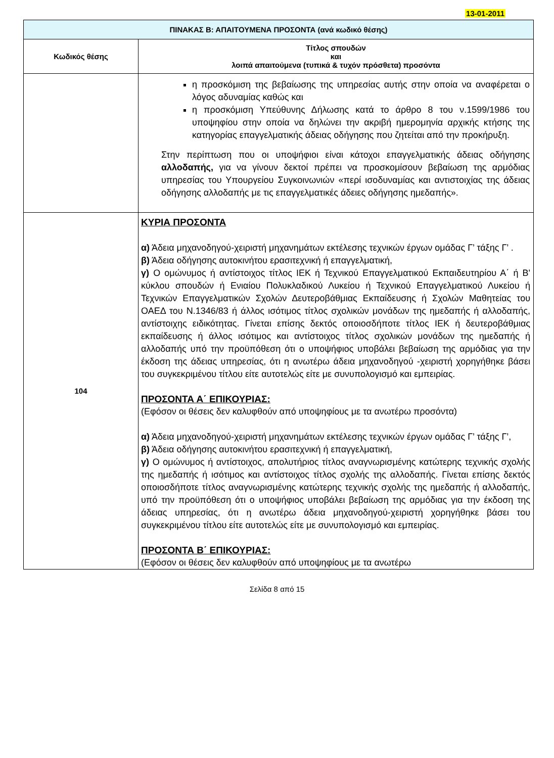13-01-2011
| ΠΙΝΑΚΑΣ Β: ΑΠΑΙΤΟΥΜΕΝΑ ΠΡΟΣΟΝΤΑ (ανά κωδικό θέσης) | |
| --- | --- |
| Κωδικός θέσης | Τίτλος σπουδών και λοιπά απαιτούμενα (τυπικά & τυχόν πρόσθετα) προσόντα |
| | η προσκόμιση της βεβαίωσης της υπηρεσίας αυτής στην οποία να αναφέρεται ο λόγος αδυναμίας καθώς και η προσκόμιση Υπεύθυνης Δήλωσης κατά το άρθρο 8 του ν.1599/1986 του υποψηφίου στην οποία να δηλώνει την ακριβή ημερομηνία αρχικής κτήσης της κατηγορίας επαγγελματικής άδειας οδήγησης που ζητείται από την προκήρυξη. Στην περίπτωση που οι υποψήφιοι είναι κάτοχοι επαγγελματικής άδειας οδήγησης αλλοδαπής, για να γίνουν δεκτοί πρέπει να προσκομίσουν βεβαίωση της αρμόδιας υπηρεσίας του Υπουργείου Συγκοινωνιών «περί ισοδυναμίας και αντιστοιχίας της άδειας οδήγησης αλλοδαπής με τις επαγγελματικές άδειες οδήγησης ημεδαπής». |
| 104 | ΚΥΡΙΑ ΠΡΟΣΟΝΤΑ α) Άδεια μηχανοδηγού-χειριστή μηχανημάτων εκτέλεσης τεχνικών έργων ομάδας Γ’ τάξης Γ’ . β) Άδεια οδήγησης αυτοκινήτου ερασιτεχνική ή επαγγελματική, γ) Ο ομώνυμος ή αντίστοιχος τίτλος ΙΕΚ ή Τεχνικού Επαγγελματικού Εκπαιδευτηρίου Α΄ ή Β' κύκλου σπουδών ή Ενιαίου Πολυκλαδικού Λυκείου ή Τεχνικού Επαγγελματικού Λυκείου ή Τεχνικών Επαγγελματικών Σχολών Δευτεροβάθμιας Εκπαίδευσης ή Σχολών Μαθητείας του ΟΑΕΔ του Ν.1346/83 ή άλλος ισότιμος τίτλος σχολικών μονάδων της ημεδαπής ή αλλοδαπής, αντίστοιχης ειδικότητας. Γίνεται επίσης δεκτός οποιοσδήποτε τίτλος ΙΕΚ ή δευτεροβάθμιας εκπαίδευσης ή άλλος ισότιμος και αντίστοιχος τίτλος σχολικών μονάδων της ημεδαπής ή αλλοδαπής υπό την προϋπόθεση ότι ο υποψήφιος υποβάλει βεβαίωση της αρμόδιας για την έκδοση της άδειας υπηρεσίας, ότι η ανωτέρω άδεια μηχανοδηγού -χειριστή χορηγήθηκε βάσει του συγκεκριμένου τίτλου είτε αυτοτελώς είτε με συνυπολογισμό και εμπειρίας. ΠΡΟΣΟΝΤΑ Α΄ ΕΠΙΚΟΥΡΙΑΣ: (Εφόσον οι θέσεις δεν καλυφθούν από υποψηφίους με τα ανωτέρω προσόντα) α) Άδεια μηχανοδηγού-χειριστή μηχανημάτων εκτέλεσης τεχνικών έργων ομάδας Γ’ τάξης Γ’, β) Άδεια οδήγησης αυτοκινήτου ερασιτεχνική ή επαγγελματική, γ) Ο ομώνυμος ή αντίστοιχος, απολυτήριος τίτλος αναγνωρισμένης κατώτερης τεχνικής σχολής της ημεδαπής ή ισότιμος και αντίστοιχος τίτλος σχολής της αλλοδαπής. Γίνεται επίσης δεκτός οποιοσδήποτε τίτλος αναγνωρισμένης κατώτερης τεχνικής σχολής της ημεδαπής ή αλλοδαπής, υπό την προϋπόθεση ότι ο υποψήφιος υποβάλει βεβαίωση της αρμόδιας για την έκδοση της άδειας υπηρεσίας, ότι η ανωτέρω άδεια μηχανοδηγού-χειριστή χορηγήθηκε βάσει του συγκεκριμένου τίτλου είτε αυτοτελώς είτε με συνυπολογισμό και εμπειρίας. ΠΡΟΣΟΝΤΑ Β΄ ΕΠΙΚΟΥΡΙΑΣ: (Εφόσον οι θέσεις δεν καλυφθούν από υποψηφίους με τα ανωτέρω |
Σελίδα 8 από 15